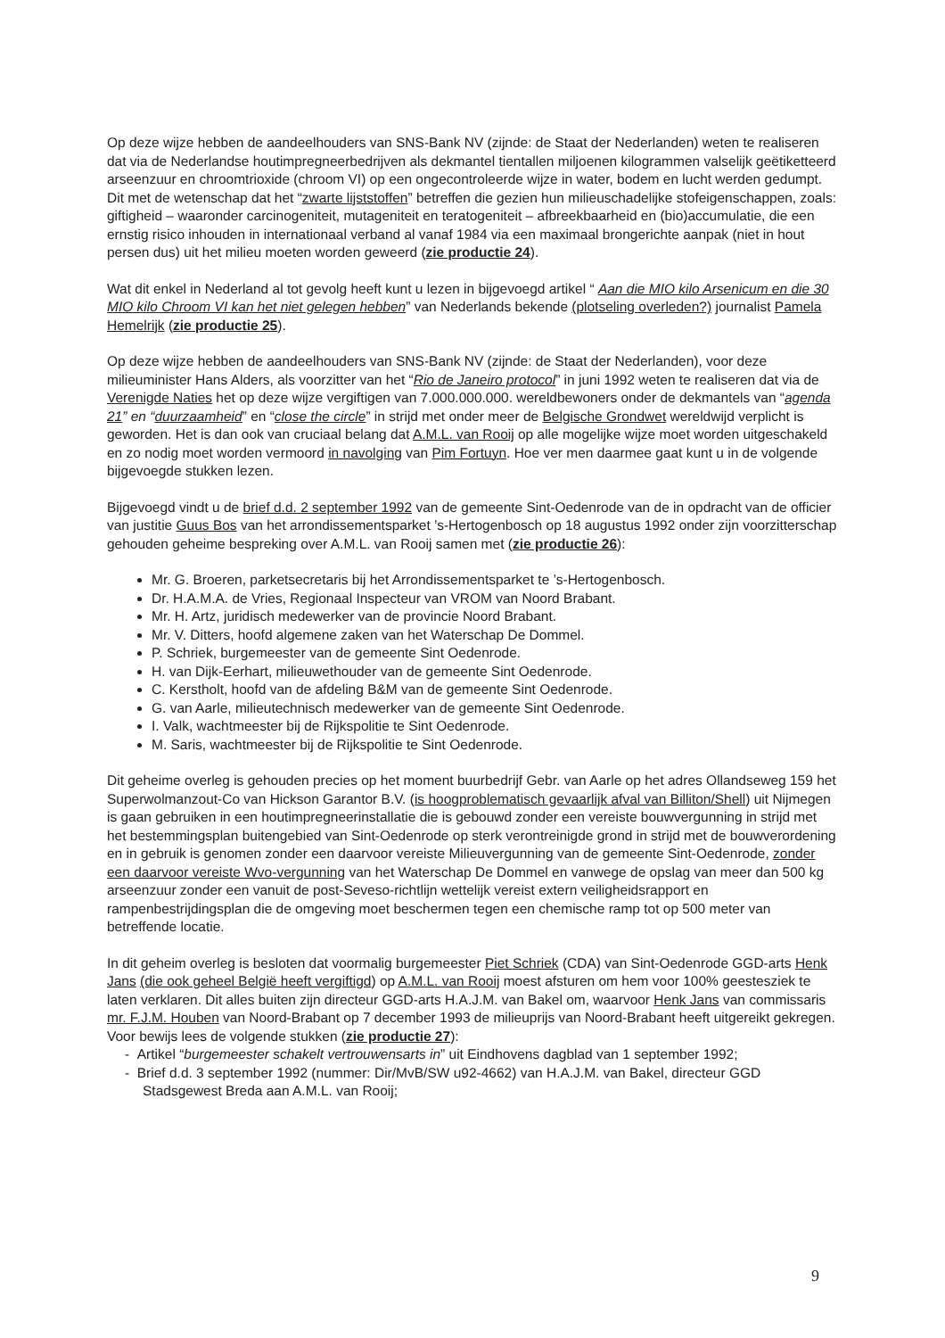Op deze wijze hebben de aandeelhouders van SNS-Bank NV (zijnde: de Staat der Nederlanden) weten te realiseren dat via de Nederlandse houtimpregneerbedrijven als dekmantel tientallen miljoenen kilogrammen valselijk geëtiketteerd arseenzuur en chroomtrioxide (chroom VI) op een ongecontroleerde wijze in water, bodem en lucht werden gedumpt. Dit met de wetenschap dat het “zwarte lijststoffen” betreffen die gezien hun milieuschadelijke stofeigenschappen, zoals: giftigheid – waaronder carcinogeniteit, mutageniteit en teratogeniteit – afbreekbaarheid en (bio)accumulatie, die een ernstig risico inhouden in internationaal verband al vanaf 1984 via een maximaal brongerichte aanpak (niet in hout persen dus) uit het milieu moeten worden geweerd (zie productie 24).
Wat dit enkel in Nederland al tot gevolg heeft kunt u lezen in bijgevoegd artikel “ Aan die MIO kilo Arsenicum en die 30 MIO kilo Chroom VI kan het niet gelegen hebben” van Nederlands bekende (plotseling overleden?) journalist Pamela Hemelrijk (zie productie 25).
Op deze wijze hebben de aandeelhouders van SNS-Bank NV (zijnde: de Staat der Nederlanden), voor deze milieuminister Hans Alders, als voorzitter van het “Rio de Janeiro protocol” in juni 1992 weten te realiseren dat via de Verenigde Naties het op deze wijze vergiftigen van 7.000.000.000. wereldbewoners onder de dekmantels van “agenda 21” en “duurzaamheid” en “close the circle” in strijd met onder meer de Belgische Grondwet wereldwijd verplicht is geworden. Het is dan ook van cruciaal belang dat A.M.L. van Rooij op alle mogelijke wijze moet worden uitgeschakeld en zo nodig moet worden vermoord in navolging van Pim Fortuyn. Hoe ver men daarmee gaat kunt u in de volgende bijgevoegde stukken lezen.
Bijgevoegd vindt u de brief d.d. 2 september 1992 van de gemeente Sint-Oedenrode van de in opdracht van de officier van justitie Guus Bos van het arrondissementsparket ’s-Hertogenbosch op 18 augustus 1992 onder zijn voorzitterschap gehouden geheime bespreking over A.M.L. van Rooij samen met (zie productie 26):
Mr. G. Broeren, parketsecretaris bij het Arrondissementsparket te ’s-Hertogenbosch.
Dr. H.A.M.A. de Vries, Regionaal Inspecteur van VROM van Noord Brabant.
Mr. H. Artz, juridisch medewerker van de provincie Noord Brabant.
Mr. V. Ditters, hoofd algemene zaken van het Waterschap De Dommel.
P. Schriek, burgemeester van de gemeente Sint Oedenrode.
H. van Dijk-Eerhart, milieuwethouder van de gemeente Sint Oedenrode.
C. Kerstholt, hoofd van de afdeling B&M van de gemeente Sint Oedenrode.
G. van Aarle, milieutechnisch medewerker van de gemeente Sint Oedenrode.
I. Valk, wachtmeester bij de Rijkspolitie te Sint Oedenrode.
M. Saris, wachtmeester bij de Rijkspolitie te Sint Oedenrode.
Dit geheime overleg is gehouden precies op het moment buurbedrijf Gebr. van Aarle op het adres Ollandseweg 159 het Superwolmanzout-Co van Hickson Garantor B.V. (is hoogproblematisch gevaarlijk afval van Billiton/Shell) uit Nijmegen is gaan gebruiken in een houtimpregneerinstallatie die is gebouwd zonder een vereiste bouwvergunning in strijd met het bestemmingsplan buitengebied van Sint-Oedenrode op sterk verontreinigde grond in strijd met de bouwverordening en in gebruik is genomen zonder een daarvoor vereiste Milieuvergunning van de gemeente Sint-Oedenrode, zonder een daarvoor vereiste Wvo-vergunning van het Waterschap De Dommel en vanwege de opslag van meer dan 500 kg arseenzuur zonder een vanuit de post-Seveso-richtlijn wettelijk vereist extern veiligheidsrapport en rampenbestrijdingsplan die de omgeving moet beschermen tegen een chemische ramp tot op 500 meter van betreffende locatie.
In dit geheim overleg is besloten dat voormalig burgemeester Piet Schriek (CDA) van Sint-Oedenrode GGD-arts Henk Jans (die ook geheel België heeft vergiftigd) op A.M.L. van Rooij moest afsturen om hem voor 100% geestesziek te laten verklaren. Dit alles buiten zijn directeur GGD-arts H.A.J.M. van Bakel om, waarvoor Henk Jans van commissaris mr. F.J.M. Houben van Noord-Brabant op 7 december 1993 de milieuprijs van Noord-Brabant heeft uitgereikt gekregen. Voor bewijs lees de volgende stukken (zie productie 27):
- Artikel “burgemeester schakelt vertrouwensarts in” uit Eindhovens dagblad van 1 september 1992;
- Brief d.d. 3 september 1992 (nummer: Dir/MvB/SW u92-4662) van H.A.J.M. van Bakel, directeur GGD Stadsgewest Breda aan A.M.L. van Rooij;
9